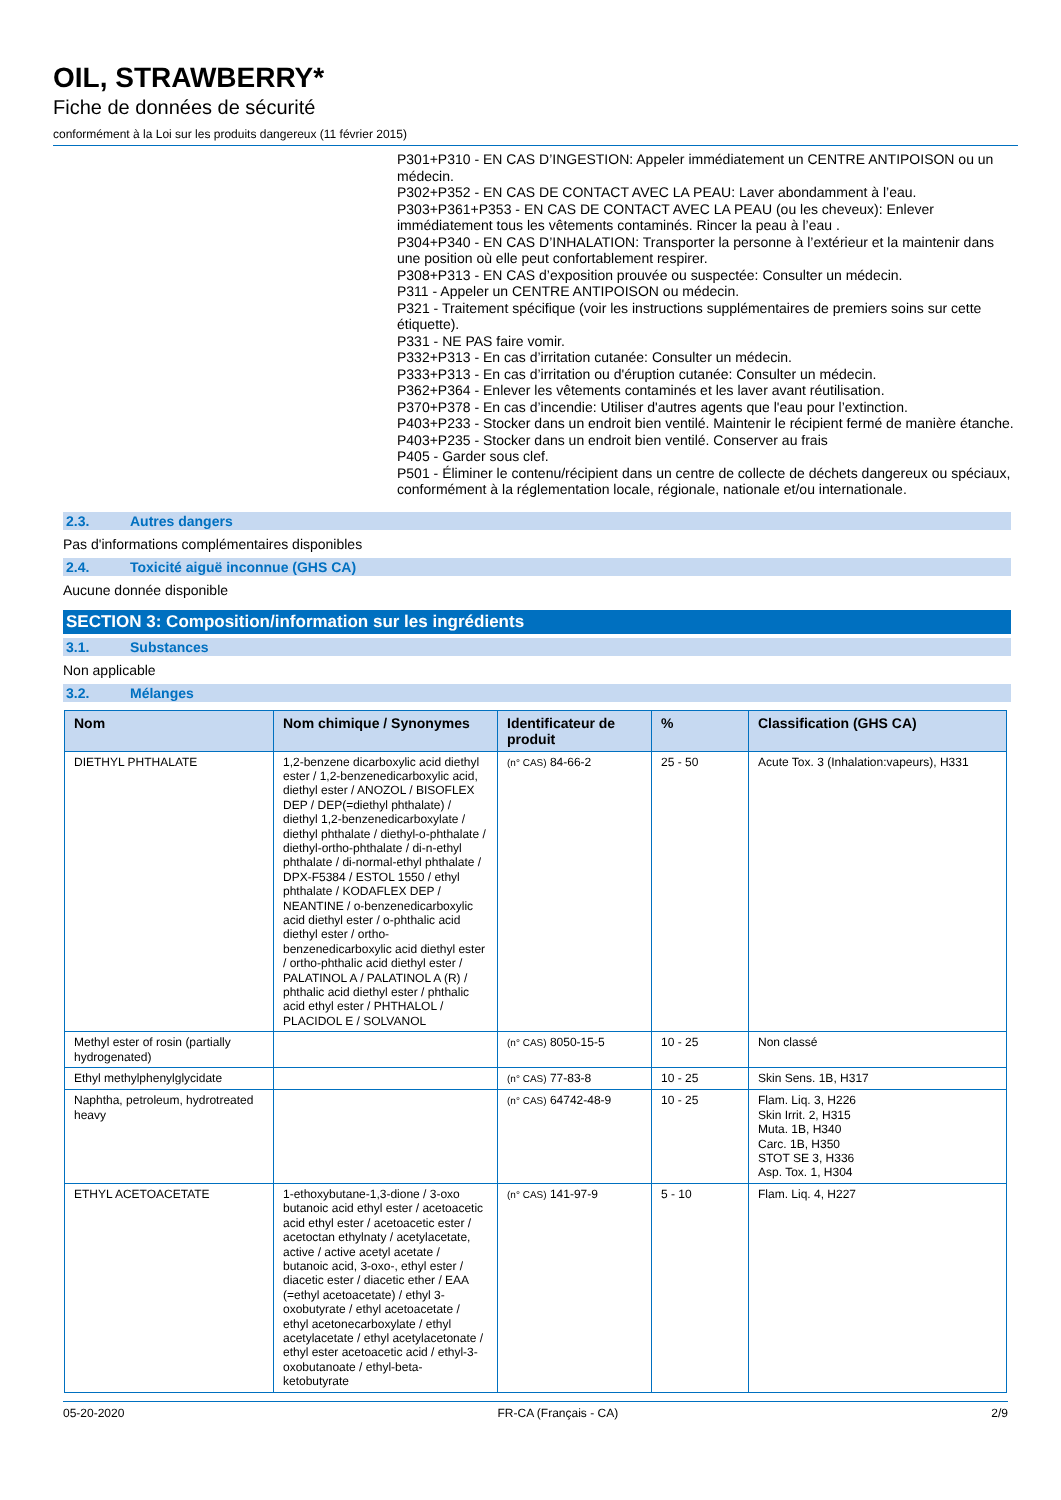OIL, STRAWBERRY*
Fiche de données de sécurité
conformément à la Loi sur les produits dangereux (11 février 2015)
P301+P310 - EN CAS D’INGESTION: Appeler immédiatement un CENTRE ANTIPOISON ou un médecin.
P302+P352 - EN CAS DE CONTACT AVEC LA PEAU: Laver abondamment à l’eau.
P303+P361+P353 - EN CAS DE CONTACT AVEC LA PEAU (ou les cheveux): Enlever immédiatement tous les vêtements contaminés. Rincer la peau à l’eau .
P304+P340 - EN CAS D’INHALATION: Transporter la personne à l’extérieur et la maintenir dans une position où elle peut confortablement respirer.
P308+P313 - EN CAS d’exposition prouvée ou suspectée: Consulter un médecin.
P311 - Appeler un CENTRE ANTIPOISON ou médecin.
P321 - Traitement spécifique (voir les instructions supplémentaires de premiers soins sur cette étiquette).
P331 - NE PAS faire vomir.
P332+P313 - En cas d’irritation cutanée: Consulter un médecin.
P333+P313 - En cas d’irritation ou d'éruption cutanée: Consulter un médecin.
P362+P364 - Enlever les vêtements contaminés et les laver avant réutilisation.
P370+P378 - En cas d’incendie: Utiliser d'autres agents que l'eau pour l’extinction.
P403+P233 - Stocker dans un endroit bien ventilé. Maintenir le récipient fermé de manière étanche.
P403+P235 - Stocker dans un endroit bien ventilé. Conserver au frais
P405 - Garder sous clef.
P501 - Éliminer le contenu/récipient dans un centre de collecte de déchets dangereux ou spéciaux, conformément à la réglementation locale, régionale, nationale et/ou internationale.
2.3. Autres dangers
Pas d'informations complémentaires disponibles
2.4. Toxicité aiguë inconnue (GHS CA)
Aucune donnée disponible
SECTION 3: Composition/information sur les ingrédients
3.1. Substances
Non applicable
3.2. Mélanges
| Nom | Nom chimique / Synonymes | Identificateur de produit | % | Classification (GHS CA) |
| --- | --- | --- | --- | --- |
| DIETHYL PHTHALATE | 1,2-benzene dicarboxylic acid diethyl ester / 1,2-benzenedicarboxylic acid, diethyl ester / ANOZOL / BISOFLEX DEP / DEP(=diethyl phthalate) / diethyl 1,2-benzenedicarboxylate / diethyl phthalate / diethyl-o-phthalate / diethyl-ortho-phthalate / di-n-ethyl phthalate / di-normal-ethyl phthalate / DPX-F5384 / ESTOL 1550 / ethyl phthalate / KODAFLEX DEP / NEANTINE / o-benzenedicarboxylic acid diethyl ester / o-phthalic acid diethyl ester / ortho-benzenedicarboxylic acid diethyl ester / ortho-phthalic acid diethyl ester / PALATINOL A / PALATINOL A (R) / phthalic acid diethyl ester / phthalic acid ethyl ester / PHTHALOL / PLACIDOL E / SOLVANOL | (n° CAS) 84-66-2 | 25 - 50 | Acute Tox. 3 (Inhalation:vapeurs), H331 |
| Methyl ester of rosin (partially hydrogenated) | | (n° CAS) 8050-15-5 | 10 - 25 | Non classé |
| Ethyl methylphenylglycidate | | (n° CAS) 77-83-8 | 10 - 25 | Skin Sens. 1B, H317 |
| Naphtha, petroleum, hydrotreated heavy | | (n° CAS) 64742-48-9 | 10 - 25 | Flam. Liq. 3, H226 Skin Irrit. 2, H315 Muta. 1B, H340 Carc. 1B, H350 STOT SE 3, H336 Asp. Tox. 1, H304 |
| ETHYL ACETOACETATE | 1-ethoxybutane-1,3-dione / 3-oxo butanoic acid ethyl ester / acetoacetic acid ethyl ester / acetoacetic ester / acetoctan ethylnaty / acetylacetate, active / active acetyl acetate / butanoic acid, 3-oxo-, ethyl ester / diacetic ester / diacetic ether / EAA (=ethyl acetoacetate) / ethyl 3-oxobutyrate / ethyl acetoacetate / ethyl acetonecarboxylate / ethyl acetylacetate / ethyl acetylacetonate / ethyl ester acetoacetic acid / ethyl-3-oxobutanoate / ethyl-beta-ketobutyrate | (n° CAS) 141-97-9 | 5 - 10 | Flam. Liq. 4, H227 |
05-20-2020 FR-CA (Français - CA) 2/9